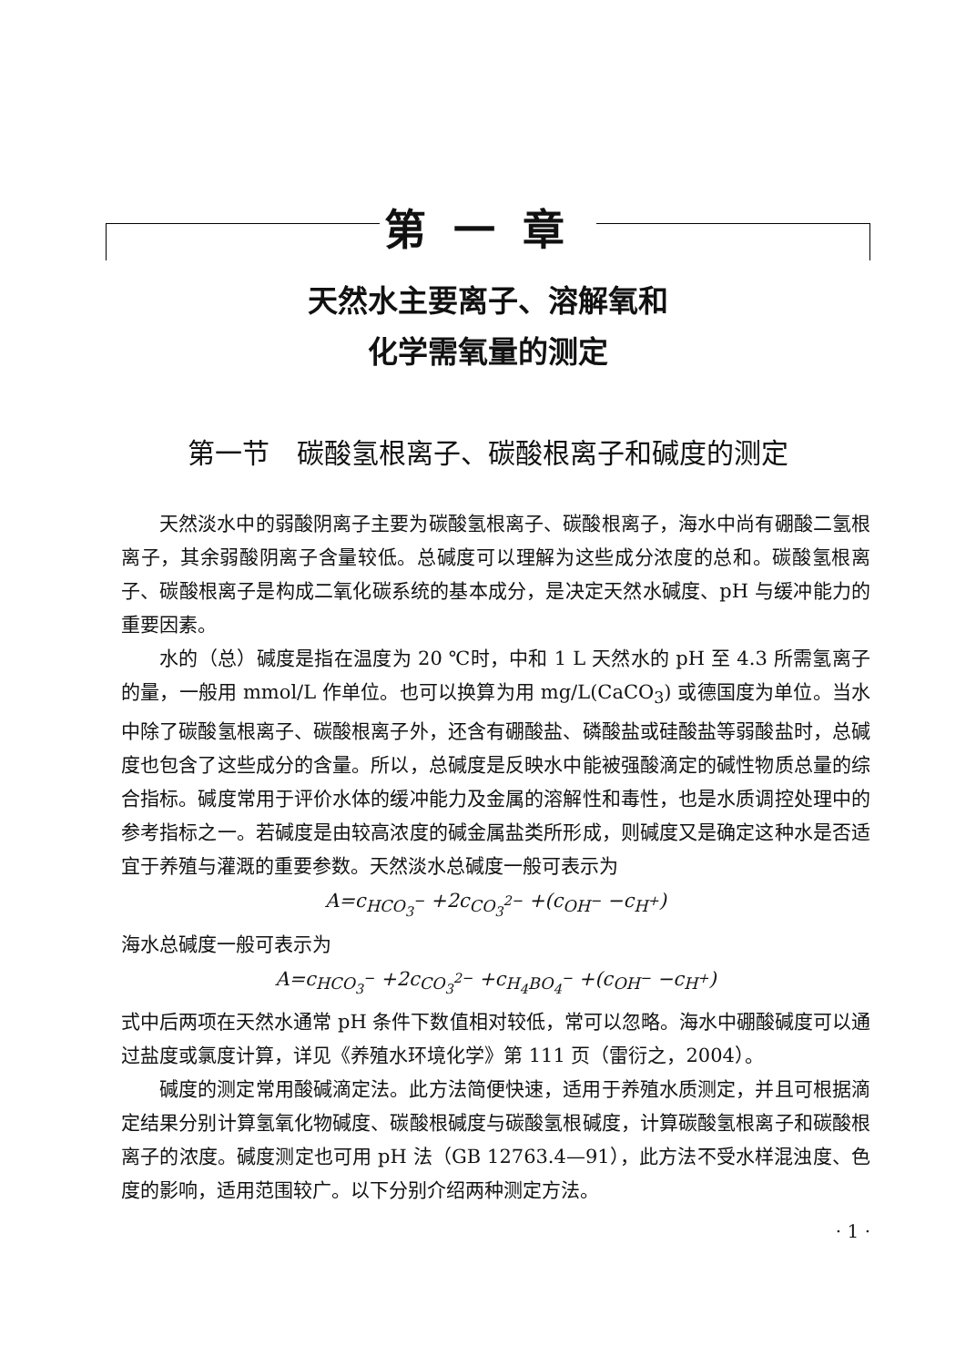第一章
天然水主要离子、溶解氧和
化学需氧量的测定
第一节　碳酸氢根离子、碳酸根离子和碱度的测定
天然淡水中的弱酸阴离子主要为碳酸氢根离子、碳酸根离子，海水中尚有硼酸二氢根离子，其余弱酸阴离子含量较低。总碱度可以理解为这些成分浓度的总和。碳酸氢根离子、碳酸根离子是构成二氧化碳系统的基本成分，是决定天然水碱度、pH 与缓冲能力的重要因素。
水的（总）碱度是指在温度为 20 ℃时，中和 1 L 天然水的 pH 至 4.3 所需氢离子的量，一般用 mmol/L 作单位。也可以换算为用 mg/L(CaCO<sub>3</sub>) 或德国度为单位。当水中除了碳酸氢根离子、碳酸根离子外，还含有硼酸盐、磷酸盐或硅酸盐等弱酸盐时，总碱度也包含了这些成分的含量。所以，总碱度是反映水中能被强酸滴定的碱性物质总量的综合指标。碱度常用于评价水体的缓冲能力及金属的溶解性和毒性，也是水质调控处理中的参考指标之一。若碱度是由较高浓度的碱金属盐类所形成，则碱度又是确定这种水是否适宜于养殖与灌溉的重要参数。天然淡水总碱度一般可表示为
A=c<sub>HCO<sub>3</sub><sup>−</sup></sub> +2c<sub>CO<sub>3</sub><sup>2−</sup></sub> +(c<sub>OH<sup>−</sup></sub> −c<sub>H<sup>+</sup></sub>)
海水总碱度一般可表示为
A=c<sub>HCO<sub>3</sub><sup>−</sup></sub> +2c<sub>CO<sub>3</sub><sup>2−</sup></sub> +c<sub>H<sub>4</sub>BO<sub>4</sub><sup>−</sup></sub> +(c<sub>OH<sup>−</sup></sub> −c<sub>H<sup>+</sup></sub>)
式中后两项在天然水通常 pH 条件下数值相对较低，常可以忽略。海水中硼酸碱度可以通过盐度或氯度计算，详见《养殖水环境化学》第 111 页（雷衍之，2004）。
碱度的测定常用酸碱滴定法。此方法简便快速，适用于养殖水质测定，并且可根据滴定结果分别计算氢氧化物碱度、碳酸根碱度与碳酸氢根碱度，计算碳酸氢根离子和碳酸根离子的浓度。碱度测定也可用 pH 法（GB 12763.4—91），此方法不受水样混浊度、色度的影响，适用范围较广。以下分别介绍两种测定方法。
· 1 ·